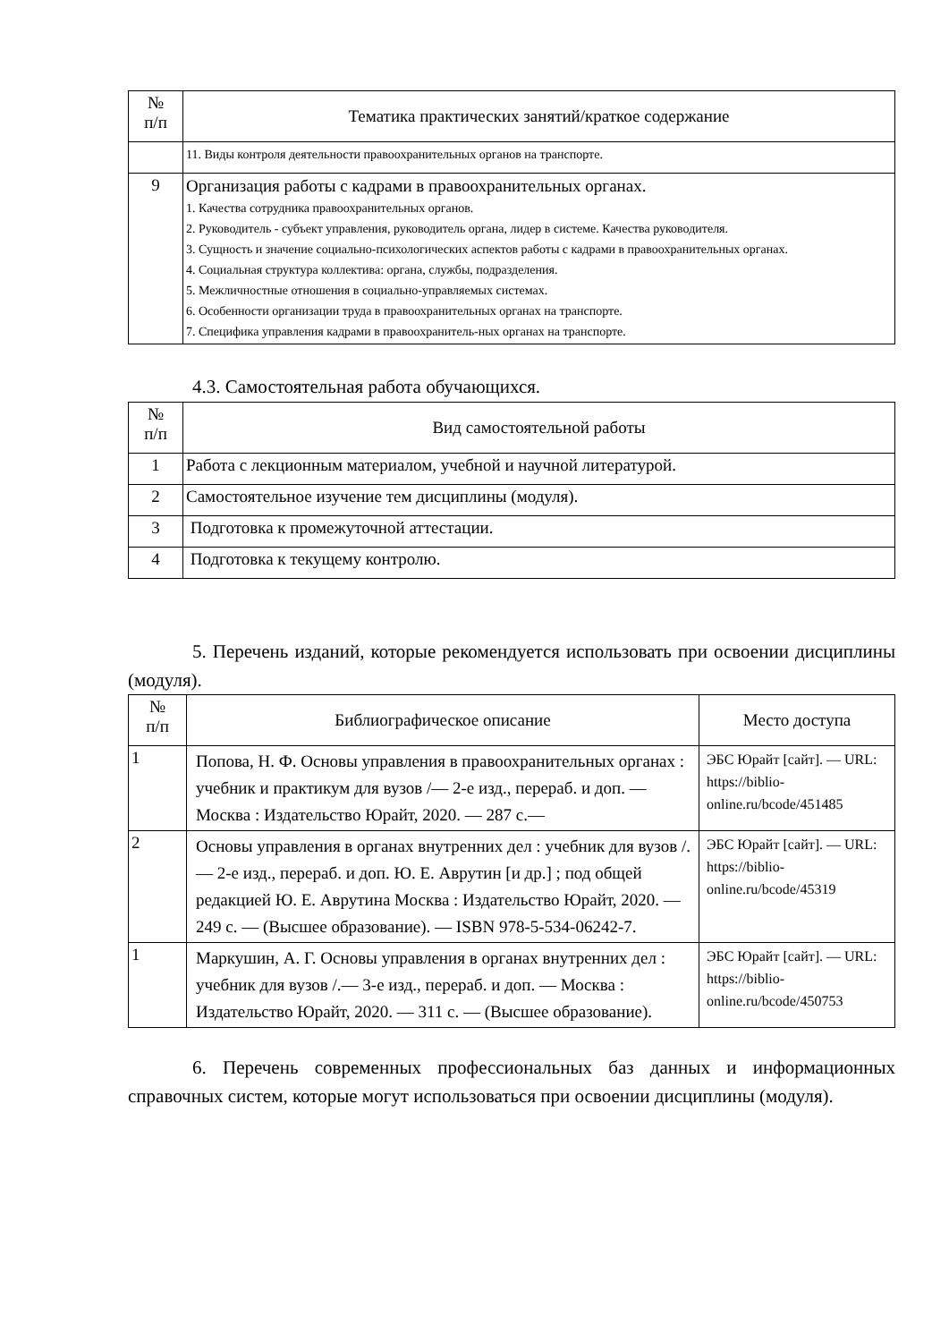| № п/п | Тематика практических занятий/краткое содержание |
| --- | --- |
| | 11. Виды контроля деятельности правоохранительных органов на транспорте. |
| 9 | Организация работы с кадрами в правоохранительных органах. 1. Качества сотрудника правоохранительных органов. 2. Руководитель - субъект управления, руководитель органа, лидер в системе. Качества руководителя. 3. Сущность и значение социально-психологических аспектов работы с кадрами в правоохранительных органах. 4. Социальная структура коллектива: органа, службы, подразделения. 5. Межличностные отношения в социально-управляемых системах. 6. Особенности организации труда в правоохранительных органах на транспорте. 7. Специфика управления кадрами в правоохранитель-ных органах на транспорте. |
4.3. Самостоятельная работа обучающихся.
| № п/п | Вид самостоятельной работы |
| --- | --- |
| 1 | Работа с лекционным материалом, учебной и научной литературой. |
| 2 | Самостоятельное изучение тем дисциплины (модуля). |
| 3 | Подготовка к промежуточной аттестации. |
| 4 | Подготовка к текущему контролю. |
5. Перечень изданий, которые рекомендуется использовать при освоении дисциплины (модуля).
| № п/п | Библиографическое описание | Место доступа |
| --- | --- | --- |
| 1 | Попова, Н. Ф. Основы управления в правоохранительных органах : учебник и практикум для вузов /— 2-е изд., перераб. и доп. — Москва : Издательство Юрайт, 2020. — 287 с.— | ЭБС Юрайт [сайт]. — URL: https://biblio-online.ru/bcode/451485 |
| 2 | Основы управления в органах внутренних дел : учебник для вузов /. — 2-е изд., перераб. и доп. Ю. Е. Аврутин [и др.] ; под общей редакцией Ю. Е. Аврутина Москва : Издательство Юрайт, 2020. — 249 с. — (Высшее образование). — ISBN 978-5-534-06242-7. | ЭБС Юрайт [сайт]. — URL: https://biblio-online.ru/bcode/45319 |
| 1 | Маркушин, А. Г. Основы управления в органах внутренних дел : учебник для вузов /.— 3-е изд., перераб. и доп. — Москва : Издательство Юрайт, 2020. — 311 с. — (Высшее образование). | ЭБС Юрайт [сайт]. — URL: https://biblio-online.ru/bcode/450753 |
6. Перечень современных профессиональных баз данных и информационных справочных систем, которые могут использоваться при освоении дисциплины (модуля).